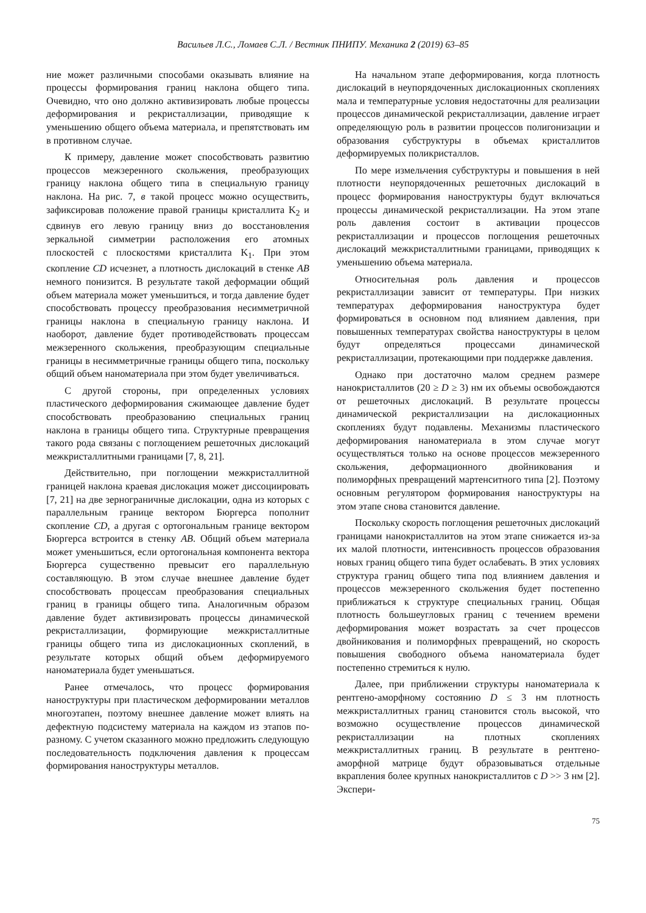Васильев Л.С., Ломаев С.Л. / Вестник ПНИПУ. Механика 2 (2019) 63–85
ние может различными способами оказывать влияние на процессы формирования границ наклона общего типа. Очевидно, что оно должно активизировать любые процессы деформирования и рекристаллизации, приводящие к уменьшению общего объема материала, и препятствовать им в противном случае.
К примеру, давление может способствовать развитию процессов межзеренного скольжения, преобразующих границу наклона общего типа в специальную границу наклона. На рис. 7, в такой процесс можно осуществить, зафиксировав положение правой границы кристаллита K<sub>2</sub> и сдвинув его левую границу вниз до восстановления зеркальной симметрии расположения его атомных плоскостей с плоскостями кристаллита K<sub>1</sub>. При этом скопление CD исчезнет, а плотность дислокаций в стенке AB немного понизится. В результате такой деформации общий объем материала может уменьшиться, и тогда давление будет способствовать процессу преобразования несимметричной границы наклона в специальную границу наклона. И наоборот, давление будет противодействовать процессам межзеренного скольжения, преобразующим специальные границы в несимметричные границы общего типа, поскольку общий объем наноматериала при этом будет увеличиваться.
С другой стороны, при определенных условиях пластического деформирования сжимающее давление будет способствовать преобразованию специальных границ наклона в границы общего типа. Структурные превращения такого рода связаны с поглощением решеточных дислокаций межкристаллитными границами [7, 8, 21].
Действительно, при поглощении межкристаллитной границей наклона краевая дислокация может диссоциировать [7, 21] на две зернограничные дислокации, одна из которых с параллельным границе вектором Бюргерса пополнит скопление CD, а другая с ортогональным границе вектором Бюргерса встроится в стенку AB. Общий объем материала может уменьшиться, если ортогональная компонента вектора Бюргерса существенно превысит его параллельную составляющую. В этом случае внешнее давление будет способствовать процессам преобразования специальных границ в границы общего типа. Аналогичным образом давление будет активизировать процессы динамической рекристаллизации, формирующие межкристаллитные границы общего типа из дислокационных скоплений, в результате которых общий объем деформируемого наноматериала будет уменьшаться.
Ранее отмечалось, что процесс формирования наноструктуры при пластическом деформировании металлов многоэтапен, поэтому внешнее давление может влиять на дефектную подсистему материала на каждом из этапов по-разному. С учетом сказанного можно предложить следующую последовательность подключения давления к процессам формирования наноструктуры металлов.
На начальном этапе деформирования, когда плотность дислокаций в неупорядоченных дислокационных скоплениях мала и температурные условия недостаточны для реализации процессов динамической рекристаллизации, давление играет определяющую роль в развитии процессов полигонизации и образования субструктуры в объемах кристаллитов деформируемых поликристаллов.
По мере измельчения субструктуры и повышения в ней плотности неупорядоченных решеточных дислокаций в процесс формирования наноструктуры будут включаться процессы динамической рекристаллизации. На этом этапе роль давления состоит в активации процессов рекристаллизации и процессов поглощения решеточных дислокаций межкристаллитными границами, приводящих к уменьшению объема материала.
Относительная роль давления и процессов рекристаллизации зависит от температуры. При низких температурах деформирования наноструктура будет формироваться в основном под влиянием давления, при повышенных температурах свойства наноструктуры в целом будут определяться процессами динамической рекристаллизации, протекающими при поддержке давления.
Однако при достаточно малом среднем размере нанокристаллитов (20 ≥ D ≥ 3) нм их объемы освобождаются от решеточных дислокаций. В результате процессы динамической рекристаллизации на дислокационных скоплениях будут подавлены. Механизмы пластического деформирования наноматериала в этом случае могут осуществляться только на основе процессов межзеренного скольжения, деформационного двойникования и полиморфных превращений мартенситного типа [2]. Поэтому основным регулятором формирования наноструктуры на этом этапе снова становится давление.
Поскольку скорость поглощения решеточных дислокаций границами нанокристаллитов на этом этапе снижается из-за их малой плотности, интенсивность процессов образования новых границ общего типа будет ослабевать. В этих условиях структура границ общего типа под влиянием давления и процессов межзеренного скольжения будет постепенно приближаться к структуре специальных границ. Общая плотность большеугловых границ с течением времени деформирования может возрастать за счет процессов двойникования и полиморфных превращений, но скорость повышения свободного объема наноматериала будет постепенно стремиться к нулю.
Далее, при приближении структуры наноматериала к рентгено-аморфному состоянию D ≤ 3 нм плотность межкристаллитных границ становится столь высокой, что возможно осуществление процессов динамической рекристаллизации на плотных скоплениях межкристаллитных границ. В результате в рентгено-аморфной матрице будут образовываться отдельные вкрапления более крупных нанокристаллитов с D >> 3 нм [2]. Экспери-
75